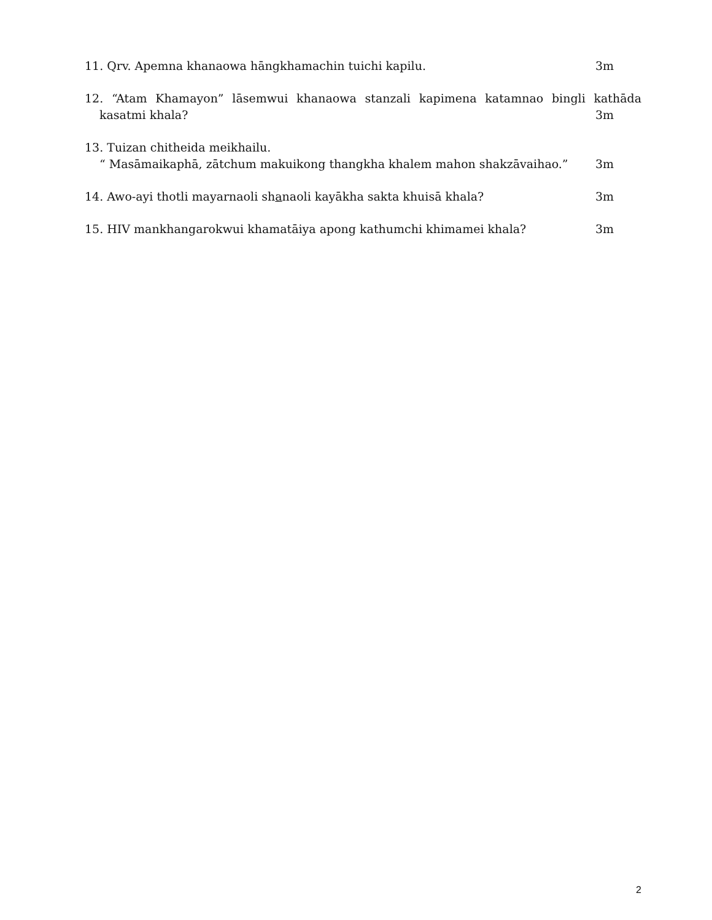11. Qrv. Apemna khanaowa hāngkhamachin tuichi kapilu. 3m
12. “Atam Khamayon” lāsemwui khanaowa stanzali kapimena katamnao bingli kathāda
kasatmi khala? 3m
13. Tuizan chitheida meikhailu.
“ Masāmaikaphā, zātchum makuikong thangkha khalem mahon shakzāvaihao.” 3m
14. Awo-ayi thotli mayarnaoli shanaoli kayākha sakta khuisā khala? 3m
15. HIV mankhangarokwui khamatāiya apong kathumchi khimamei khala? 3m
2